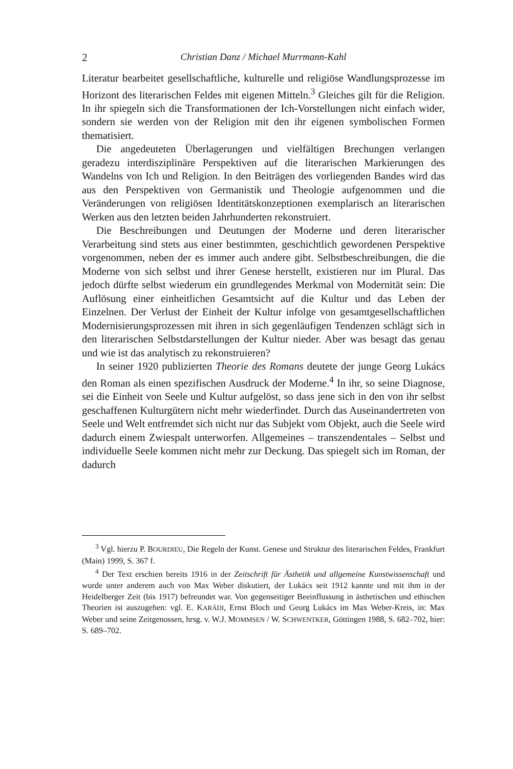2 Christian Danz / Michael Murrmann-Kahl
Literatur bearbeitet gesellschaftliche, kulturelle und religiöse Wandlungsprozesse im Horizont des literarischen Feldes mit eigenen Mitteln.<sup>3</sup> Gleiches gilt für die Religion. In ihr spiegeln sich die Transformationen der Ich-Vorstellungen nicht einfach wider, sondern sie werden von der Religion mit den ihr eigenen symbolischen Formen thematisiert.
Die angedeuteten Überlagerungen und vielfältigen Brechungen verlangen geradezu interdisziplinäre Perspektiven auf die literarischen Markierungen des Wandelns von Ich und Religion. In den Beiträgen des vorliegenden Bandes wird das aus den Perspektiven von Germanistik und Theologie aufgenommen und die Veränderungen von religiösen Identitätskonzeptionen exemplarisch an literarischen Werken aus den letzten beiden Jahrhunderten rekonstruiert.
Die Beschreibungen und Deutungen der Moderne und deren literarischer Verarbeitung sind stets aus einer bestimmten, geschichtlich gewordenen Perspektive vorgenommen, neben der es immer auch andere gibt. Selbstbeschreibungen, die die Moderne von sich selbst und ihrer Genese herstellt, existieren nur im Plural. Das jedoch dürfte selbst wiederum ein grundlegendes Merkmal von Modernität sein: Die Auflösung einer einheitlichen Gesamtsicht auf die Kultur und das Leben der Einzelnen. Der Verlust der Einheit der Kultur infolge von gesamtgesellschaftlichen Modernisierungsprozessen mit ihren in sich gegenläufigen Tendenzen schlägt sich in den literarischen Selbstdarstellungen der Kultur nieder. Aber was besagt das genau und wie ist das analytisch zu rekonstruieren?
In seiner 1920 publizierten Theorie des Romans deutete der junge Georg Lukács den Roman als einen spezifischen Ausdruck der Moderne.<sup>4</sup> In ihr, so seine Diagnose, sei die Einheit von Seele und Kultur aufgelöst, so dass jene sich in den von ihr selbst geschaffenen Kulturgütern nicht mehr wiederfindet. Durch das Auseinandertreten von Seele und Welt entfremdet sich nicht nur das Subjekt vom Objekt, auch die Seele wird dadurch einem Zwiespalt unterworfen. Allgemeines – transzendentales – Selbst und individuelle Seele kommen nicht mehr zur Deckung. Das spiegelt sich im Roman, der dadurch
<sup>3</sup> Vgl. hierzu P. BOURDIEU, Die Regeln der Kunst. Genese und Struktur des literarischen Feldes, Frankfurt (Main) 1999, S. 367 f.
<sup>4</sup> Der Text erschien bereits 1916 in der Zeitschrift für Ästhetik und allgemeine Kunstwissenschaft und wurde unter anderem auch von Max Weber diskutiert, der Lukács seit 1912 kannte und mit ihm in der Heidelberger Zeit (bis 1917) befreundet war. Von gegenseitiger Beeinflussung in ästhetischen und ethischen Theorien ist auszugehen: vgl. E. KARÁDI, Ernst Bloch und Georg Lukács im Max Weber-Kreis, in: Max Weber und seine Zeitgenossen, hrsg. v. W.J. MOMMSEN / W. SCHWENTKER, Göttingen 1988, S. 682–702, hier: S. 689–702.